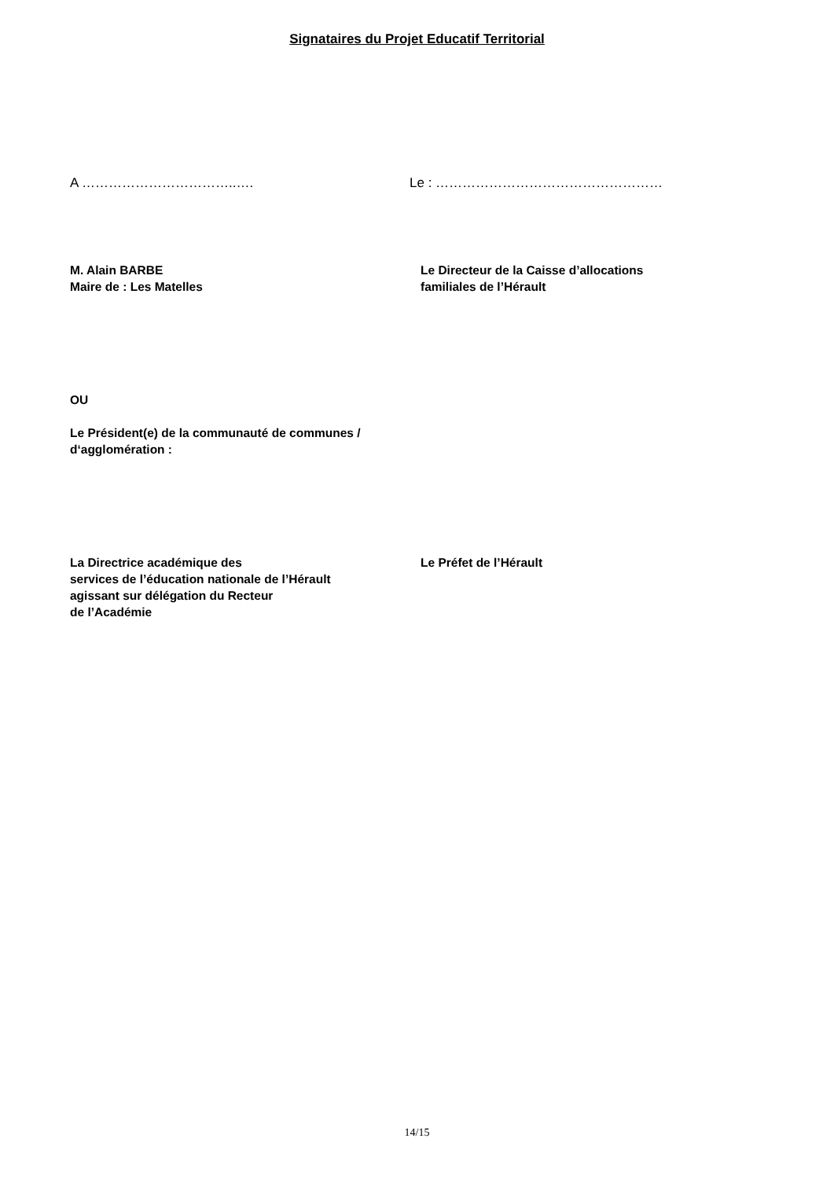Signataires du Projet Educatif Territorial
A ……………………………..…. Le : ……………………………………………
M. Alain BARBE
Maire de : Les Matelles
Le Directeur de la Caisse d’allocations
familiales de l’Hérault
OU
Le Président(e) de la communauté de communes /
d‘agglomération :
La Directrice académique des
services de l’éducation nationale de l’Hérault
agissant sur délégation du Recteur
de l’Académie
Le Préfet de l’Hérault
14/15